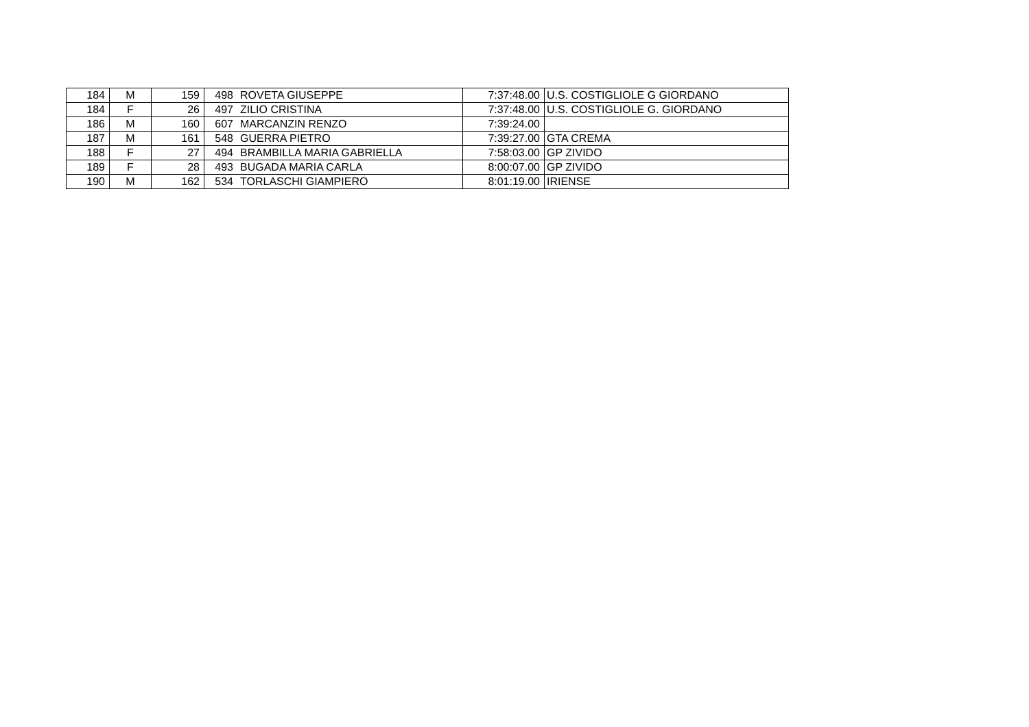| 184 | M | 159 | 498 | ROVETA GIUSEPPE | 7:37:48.00 | U.S. COSTIGLIOLE G GIORDANO |
| 184 | F | 26 | 497 | ZILIO CRISTINA | 7:37:48.00 | U.S. COSTIGLIOLE G. GIORDANO |
| 186 | M | 160 | 607 | MARCANZIN RENZO | 7:39:24.00 | |
| 187 | M | 161 | 548 | GUERRA PIETRO | 7:39:27.00 | GTA CREMA |
| 188 | F | 27 | 494 | BRAMBILLA MARIA GABRIELLA | 7:58:03.00 | GP ZIVIDO |
| 189 | F | 28 | 493 | BUGADA MARIA CARLA | 8:00:07.00 | GP ZIVIDO |
| 190 | M | 162 | 534 | TORLASCHI GIAMPIERO | 8:01:19.00 | IRIENSE |